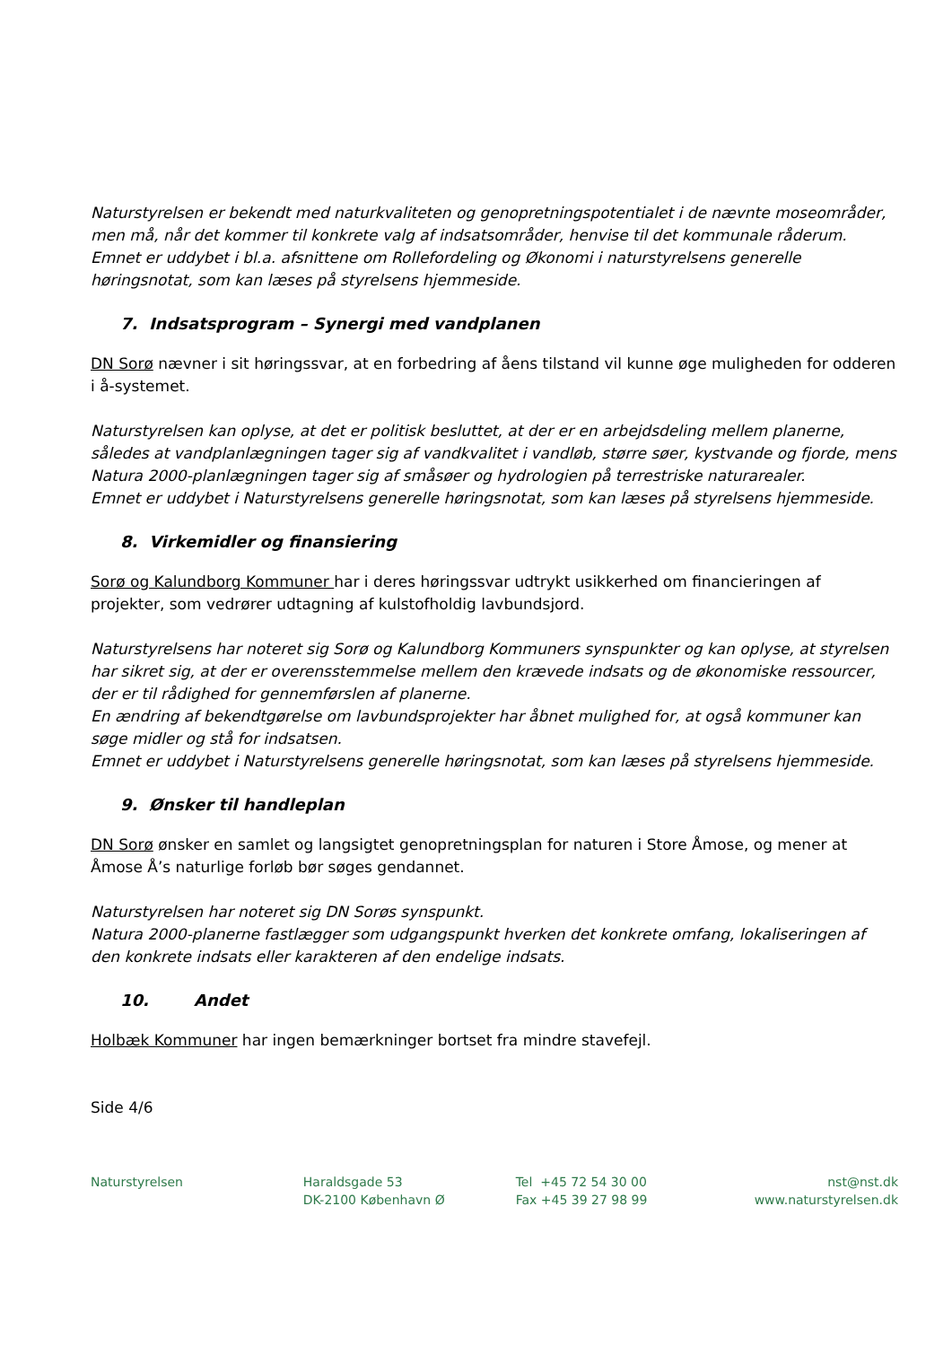Naturstyrelsen er bekendt med naturkvaliteten og genopretningspotentialet i de nævnte moseområder, men må, når det kommer til konkrete valg af indsatsområder, henvise til det kommunale råderum.
Emnet er uddybet i bl.a. afsnittene om Rollefordeling og Økonomi i naturstyrelsens generelle høringsnotat, som kan læses på styrelsens hjemmeside.
7. Indsatsprogram – Synergi med vandplanen
DN Sorø nævner i sit høringssvar, at en forbedring af åens tilstand vil kunne øge muligheden for odderen i å-systemet.
Naturstyrelsen kan oplyse, at det er politisk besluttet, at der er en arbejdsdeling mellem planerne, således at vandplanlægningen tager sig af vandkvalitet i vandløb, større søer, kystvande og fjorde, mens Natura 2000-planlægningen tager sig af småsøer og hydrologien på terrestriske naturarealer.
Emnet er uddybet i Naturstyrelsens generelle høringsnotat, som kan læses på styrelsens hjemmeside.
8. Virkemidler og finansiering
Sorø og Kalundborg Kommuner har i deres høringssvar udtrykt usikkerhed om financieringen af projekter, som vedrører udtagning af kulstofholdig lavbundsjord.
Naturstyrelsens har noteret sig Sorø og Kalundborg Kommuners synspunkter og kan oplyse, at styrelsen har sikret sig, at der er overensstemmelse mellem den krævede indsats og de økonomiske ressourcer, der er til rådighed for gennemførslen af planerne.
En ændring af bekendtgørelse om lavbundsprojekter har åbnet mulighed for, at også kommuner kan søge midler og stå for indsatsen.
Emnet er uddybet i Naturstyrelsens generelle høringsnotat, som kan læses på styrelsens hjemmeside.
9. Ønsker til handleplan
DN Sorø ønsker en samlet og langsigtet genopretningsplan for naturen i Store Åmose, og mener at Åmose Å’s naturlige forløb bør søges gendannet.
Naturstyrelsen har noteret sig DN Sorøs synspunkt.
Natura 2000-planerne fastlægger som udgangspunkt hverken det konkrete omfang, lokaliseringen af den konkrete indsats eller karakteren af den endelige indsats.
10. Andet
Holbæk Kommuner har ingen bemærkninger bortset fra mindre stavefejl.
Side 4/6
Naturstyrelsen Haraldsgade 53
DK-2100 København Ø
Tel +45 72 54 30 00
Fax +45 39 27 98 99
nst@nst.dk
www.naturstyrelsen.dk